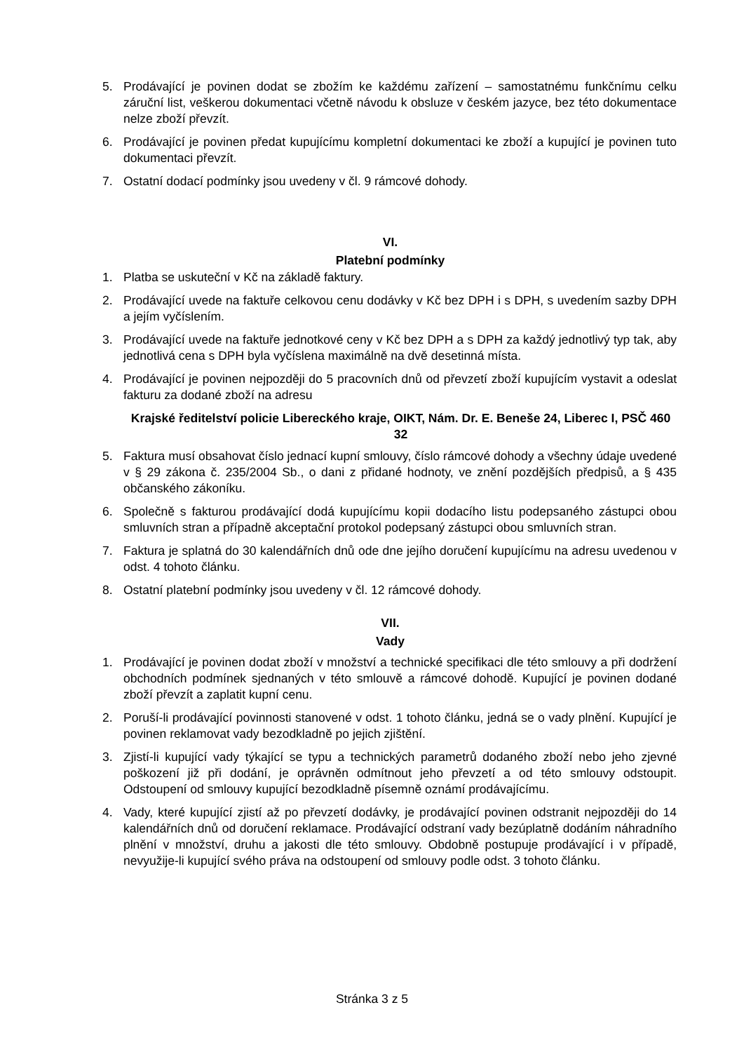5. Prodávající je povinen dodat se zbožím ke každému zařízení – samostatnému funkčnímu celku záruční list, veškerou dokumentaci včetně návodu k obsluze v českém jazyce, bez této dokumentace nelze zboží převzít.
6. Prodávající je povinen předat kupujícímu kompletní dokumentaci ke zboží a kupující je povinen tuto dokumentaci převzít.
7. Ostatní dodací podmínky jsou uvedeny v čl. 9 rámcové dohody.
VI.
Platební podmínky
1. Platba se uskuteční v Kč na základě faktury.
2. Prodávající uvede na faktuře celkovou cenu dodávky v Kč bez DPH i s DPH, s uvedením sazby DPH a jejím vyčíslením.
3. Prodávající uvede na faktuře jednotkové ceny v Kč bez DPH a s DPH za každý jednotlivý typ tak, aby jednotlivá cena s DPH byla vyčíslena maximálně na dvě desetinná místa.
4. Prodávající je povinen nejpozději do 5 pracovních dnů od převzetí zboží kupujícím vystavit a odeslat fakturu za dodané zboží na adresu
Krajské ředitelství policie Libereckého kraje, OIKT, Nám. Dr. E. Beneše 24, Liberec I, PSČ 460 32
5. Faktura musí obsahovat číslo jednací kupní smlouvy, číslo rámcové dohody a všechny údaje uvedené v § 29 zákona č. 235/2004 Sb., o dani z přidané hodnoty, ve znění pozdějších předpisů, a § 435 občanského zákoníku.
6. Společně s fakturou prodávající dodá kupujícímu kopii dodacího listu podepsaného zástupci obou smluvních stran a případně akceptační protokol podepsaný zástupci obou smluvních stran.
7. Faktura je splatná do 30 kalendářních dnů ode dne jejího doručení kupujícímu na adresu uvedenou v odst. 4 tohoto článku.
8. Ostatní platební podmínky jsou uvedeny v čl. 12 rámcové dohody.
VII.
Vady
1. Prodávající je povinen dodat zboží v množství a technické specifikaci dle této smlouvy a při dodržení obchodních podmínek sjednaných v této smlouvě a rámcové dohodě. Kupující je povinen dodané zboží převzít a zaplatit kupní cenu.
2. Poruší-li prodávající povinnosti stanovené v odst. 1 tohoto článku, jedná se o vady plnění. Kupující je povinen reklamovat vady bezodkladně po jejich zjištění.
3. Zjistí-li kupující vady týkající se typu a technických parametrů dodaného zboží nebo jeho zjevné poškození již při dodání, je oprávněn odmítnout jeho převzetí a od této smlouvy odstoupit. Odstoupení od smlouvy kupující bezodkladně písemně oznámí prodávajícímu.
4. Vady, které kupující zjistí až po převzetí dodávky, je prodávající povinen odstranit nejpozději do 14 kalendářních dnů od doručení reklamace. Prodávající odstraní vady bezúplatně dodáním náhradního plnění v množství, druhu a jakosti dle této smlouvy. Obdobně postupuje prodávající i v případě, nevyužije-li kupující svého práva na odstoupení od smlouvy podle odst. 3 tohoto článku.
Stránka 3 z 5